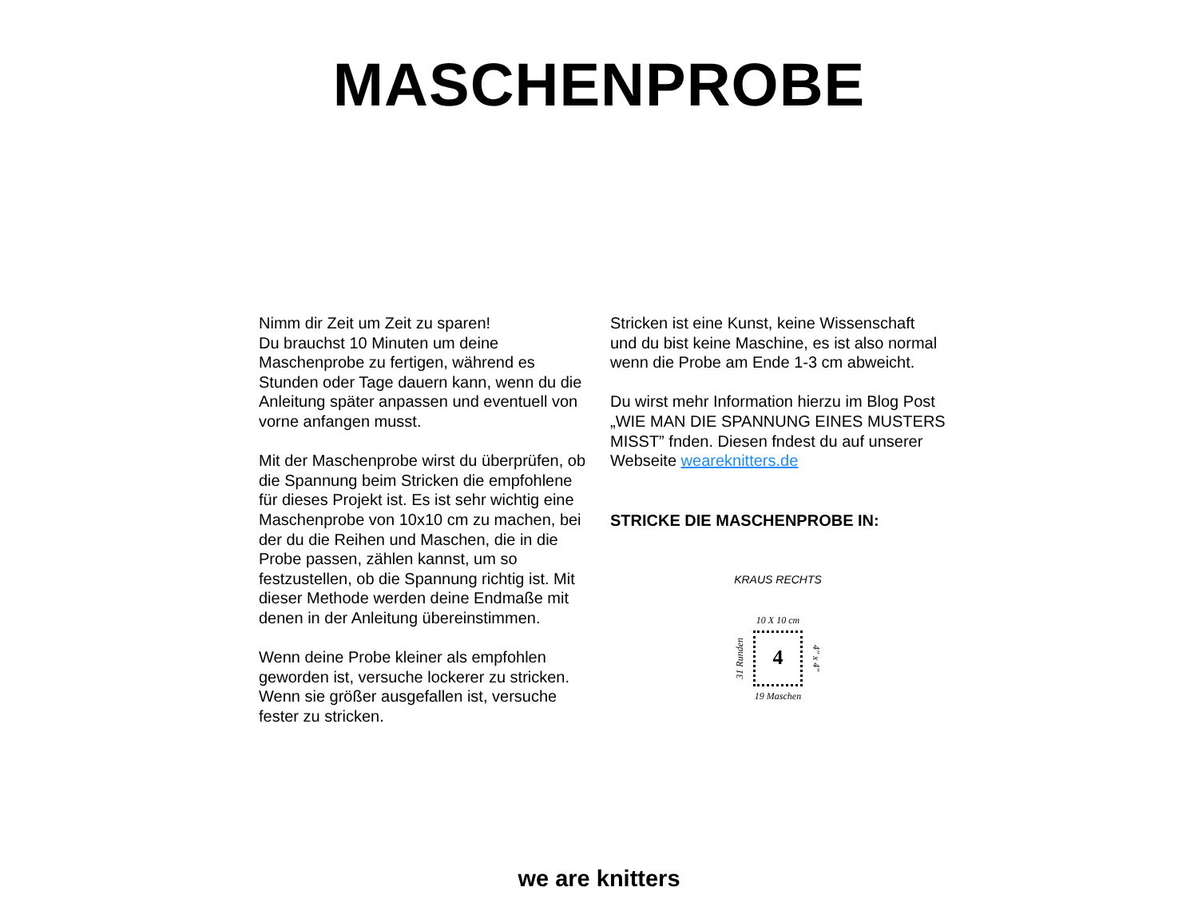MASCHENPROBE
Nimm dir Zeit um Zeit zu sparen!
Du brauchst 10 Minuten um deine Maschenprobe zu fertigen, während es Stunden oder Tage dauern kann, wenn du die Anleitung später anpassen und eventuell von vorne anfangen musst.
Mit der Maschenprobe wirst du überprüfen, ob die Spannung beim Stricken die empfohlene für dieses Projekt ist. Es ist sehr wichtig eine Maschenprobe von 10x10 cm zu machen, bei der du die Reihen und Maschen, die in die Probe passen, zählen kannst, um so festzustellen, ob die Spannung richtig ist. Mit dieser Methode werden deine Endmaße mit denen in der Anleitung übereinstimmen.
Wenn deine Probe kleiner als empfohlen geworden ist, versuche lockerer zu stricken. Wenn sie größer ausgefallen ist, versuche fester zu stricken.
Stricken ist eine Kunst, keine Wissenschaft und du bist keine Maschine, es ist also normal wenn die Probe am Ende 1-3 cm abweicht.
Du wirst mehr Information hierzu im Blog Post „WIE MAN DIE SPANNUNG EINES MUSTERS MISST” fnden. Diesen fndest du auf unserer Webseite weareknitters.de
STRICKE DIE MASCHENPROBE IN:
KRAUS RECHTS
10 X 10 cm
31 Runden
4
4" x 4"
19 Maschen
we are knitters